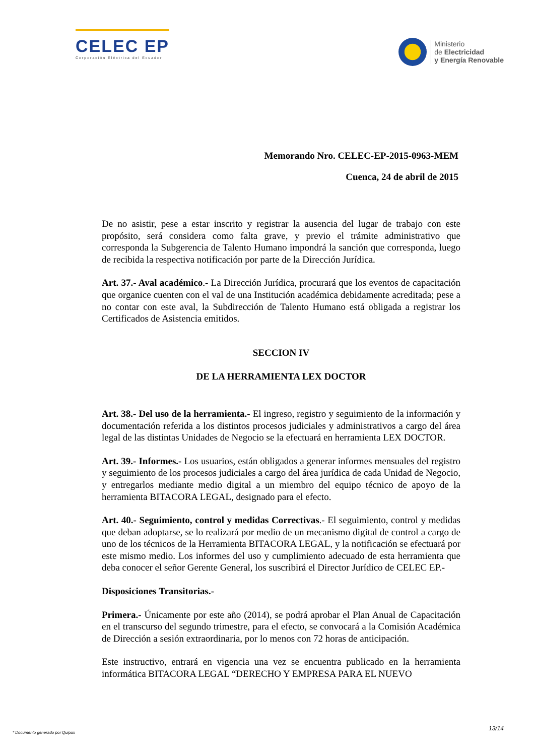CELEC EP
Corporación Eléctrica del Ecuador
Ministerio
de Electricidad
y Energía Renovable
Memorando Nro. CELEC-EP-2015-0963-MEM
Cuenca, 24 de abril de 2015
De no asistir, pese a estar inscrito y registrar la ausencia del lugar de trabajo con este propósito, será considera como falta grave, y previo el trámite administrativo que corresponda la Subgerencia de Talento Humano impondrá la sanción que corresponda, luego de recibida la respectiva notificación por parte de la Dirección Jurídica.
Art. 37.- Aval académico.- La Dirección Jurídica, procurará que los eventos de capacitación que organice cuenten con el val de una Institución académica debidamente acreditada; pese a no contar con este aval, la Subdirección de Talento Humano está obligada a registrar los Certificados de Asistencia emitidos.
SECCION IV
DE LA HERRAMIENTA LEX DOCTOR
Art. 38.- Del uso de la herramienta.- El ingreso, registro y seguimiento de la información y documentación referida a los distintos procesos judiciales y administrativos a cargo del área legal de las distintas Unidades de Negocio se la efectuará en herramienta LEX DOCTOR.
Art. 39.- Informes.- Los usuarios, están obligados a generar informes mensuales del registro y seguimiento de los procesos judiciales a cargo del área jurídica de cada Unidad de Negocio, y entregarlos mediante medio digital a un miembro del equipo técnico de apoyo de la herramienta BITACORA LEGAL, designado para el efecto.
Art. 40.- Seguimiento, control y medidas Correctivas.- El seguimiento, control y medidas que deban adoptarse, se lo realizará por medio de un mecanismo digital de control a cargo de uno de los técnicos de la Herramienta BITACORA LEGAL, y la notificación se efectuará por este mismo medio. Los informes del uso y cumplimiento adecuado de esta herramienta que deba conocer el señor Gerente General, los suscribirá el Director Jurídico de CELEC EP.-
Disposiciones Transitorias.-
Primera.- Únicamente por este año (2014), se podrá aprobar el Plan Anual de Capacitación en el transcurso del segundo trimestre, para el efecto, se convocará a la Comisión Académica de Dirección a sesión extraordinaria, por lo menos con 72 horas de anticipación.
Este instructivo, entrará en vigencia una vez se encuentra publicado en la herramienta informática BITACORA LEGAL “DERECHO Y EMPRESA PARA EL NUEVO
* Documento generado por Quipux
13/14